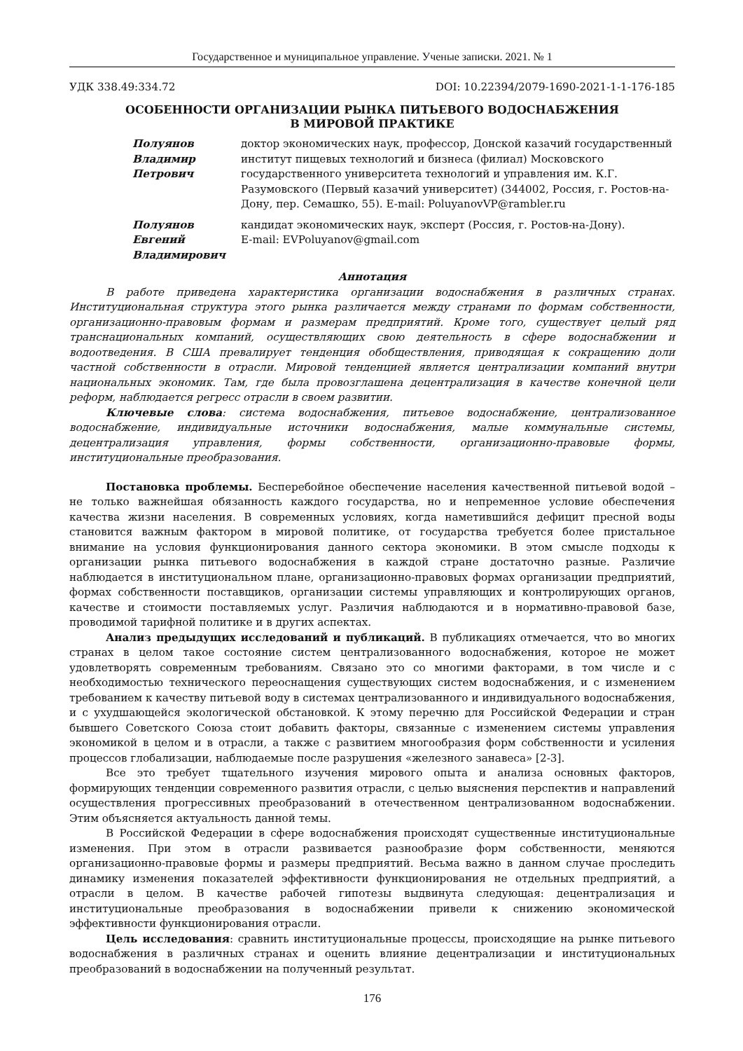Государственное и муниципальное управление. Ученые записки. 2021. № 1
УДК 338.49:334.72 DOI: 10.22394/2079-1690-2021-1-1-176-185
ОСОБЕННОСТИ ОРГАНИЗАЦИИ РЫНКА ПИТЬЕВОГО ВОДОСНАБЖЕНИЯ
В МИРОВОЙ ПРАКТИКЕ
Полуянов
Владимир
Петрович
доктор экономических наук, профессор, Донской казачий государственный институт пищевых технологий и бизнеса (филиал) Московского государственного университета технологий и управления им. К.Г. Разумовского (Первый казачий университет) (344002, Россия, г. Ростов-на-Дону, пер. Семашко, 55). E-mail: PoluyanovVP@rambler.ru
Полуянов
Евгений
Владимирович
кандидат экономических наук, эксперт (Россия, г. Ростов-на-Дону).
E-mail: EVPoluyanov@gmail.com
Аннотация
В работе приведена характеристика организации водоснабжения в различных странах. Институциональная структура этого рынка различается между странами по формам собственности, организационно-правовым формам и размерам предприятий. Кроме того, существует целый ряд транснациональных компаний, осуществляющих свою деятельность в сфере водоснабжении и водоотведения. В США превалирует тенденция обобществления, приводящая к сокращению доли частной собственности в отрасли. Мировой тенденцией является централизации компаний внутри национальных экономик. Там, где была провозглашена децентрализация в качестве конечной цели реформ, наблюдается регресс отрасли в своем развитии.
Ключевые слова: система водоснабжения, питьевое водоснабжение, централизованное водоснабжение, индивидуальные источники водоснабжения, малые коммунальные системы, децентрализация управления, формы собственности, организационно-правовые формы, институциональные преобразования.
Постановка проблемы. Бесперебойное обеспечение населения качественной питьевой водой – не только важнейшая обязанность каждого государства, но и непременное условие обеспечения качества жизни населения. В современных условиях, когда наметившийся дефицит пресной воды становится важным фактором в мировой политике, от государства требуется более пристальное внимание на условия функционирования данного сектора экономики. В этом смысле подходы к организации рынка питьевого водоснабжения в каждой стране достаточно разные. Различие наблюдается в институциональном плане, организационно-правовых формах организации предприятий, формах собственности поставщиков, организации системы управляющих и контролирующих органов, качестве и стоимости поставляемых услуг. Различия наблюдаются и в нормативно-правовой базе, проводимой тарифной политике и в других аспектах.
Анализ предыдущих исследований и публикаций. В публикациях отмечается, что во многих странах в целом такое состояние систем централизованного водоснабжения, которое не может удовлетворять современным требованиям. Связано это со многими факторами, в том числе и с необходимостью технического переоснащения существующих систем водоснабжения, и с изменением требованием к качеству питьевой воду в системах централизованного и индивидуального водоснабжения, и с ухудшающейся экологической обстановкой. К этому перечню для Российской Федерации и стран бывшего Советского Союза стоит добавить факторы, связанные с изменением системы управления экономикой в целом и в отрасли, а также с развитием многообразия форм собственности и усиления процессов глобализации, наблюдаемые после разрушения «железного занавеса» [2-3].
Все это требует тщательного изучения мирового опыта и анализа основных факторов, формирующих тенденции современного развития отрасли, с целью выяснения перспектив и направлений осуществления прогрессивных преобразований в отечественном централизованном водоснабжении. Этим объясняется актуальность данной темы.
В Российской Федерации в сфере водоснабжения происходят существенные институциональные изменения. При этом в отрасли развивается разнообразие форм собственности, меняются организационно-правовые формы и размеры предприятий. Весьма важно в данном случае проследить динамику изменения показателей эффективности функционирования не отдельных предприятий, а отрасли в целом. В качестве рабочей гипотезы выдвинута следующая: децентрализация и институциональные преобразования в водоснабжении привели к снижению экономической эффективности функционирования отрасли.
Цель исследования: сравнить институциональные процессы, происходящие на рынке питьевого водоснабжения в различных странах и оценить влияние децентрализации и институциональных преобразований в водоснабжении на полученный результат.
176